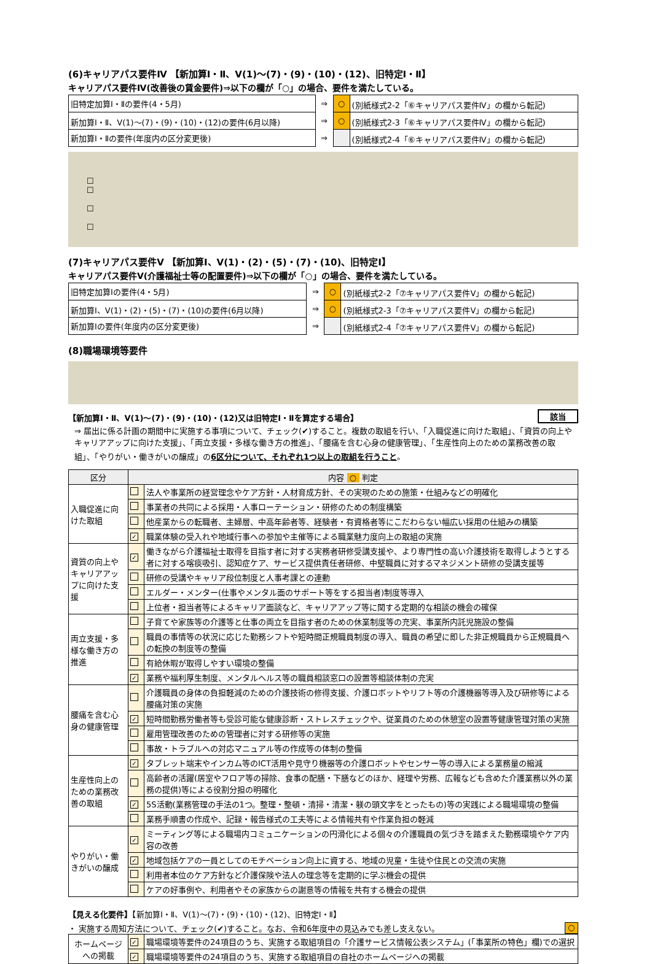(6)キャリアパス要件Ⅳ 【新加算Ⅰ・Ⅱ、Ⅴ(1)～(7)・(9)・(10)・(12)、旧特定Ⅰ・Ⅱ】
キャリアパス要件Ⅳ(改善後の賃金要件)⇒以下の欄が「○」の場合、要件を満たしている。
| 旧特定加算Ⅰ・Ⅱの要件(4・5月) | ⇒ | ○ | (別紙様式2-2「⑥キャリアパス要件Ⅳ」の欄から転記) |
| 新加算Ⅰ・Ⅱ、Ⅴ(1)～(7)・(9)・(10)・(12)の要件(6月以降) | ⇒ | ○ | (別紙様式2-3「⑥キャリアパス要件Ⅳ」の欄から転記) |
| 新加算Ⅰ・Ⅱの要件(年度内の区分変更後) | ⇒ | | (別紙様式2-4「⑥キャリアパス要件Ⅳ」の欄から転記) |
☐
☐
☐
☐
(7)キャリアパス要件Ⅴ 【新加算Ⅰ、Ⅴ(1)・(2)・(5)・(7)・(10)、旧特定Ⅰ】
キャリアパス要件Ⅴ(介護福祉士等の配置要件)⇒以下の欄が「○」の場合、要件を満たしている。
| 旧特定加算Ⅰの要件(4・5月) | ⇒ | ○ | (別紙様式2-2「⑦キャリアパス要件Ⅴ」の欄から転記) |
| 新加算Ⅰ、Ⅴ(1)・(2)・(5)・(7)・(10)の要件(6月以降) | ⇒ | ○ | (別紙様式2-3「⑦キャリアパス要件Ⅴ」の欄から転記) |
| 新加算Ⅰの要件(年度内の区分変更後) | ⇒ | | (別紙様式2-4「⑦キャリアパス要件Ⅴ」の欄から転記) |
(8)職場環境等要件
【新加算Ⅰ・Ⅱ、Ⅴ(1)～(7)・(9)・(10)・(12)又は旧特定Ⅰ・Ⅱを算定する場合】 該当
⇒ 届出に係る計画の期間中に実施する事項について、チェック(✔)すること。複数の取組を行い、「入職促進に向けた取組」、「資質の向上やキャリアアップに向けた支援」、「両立支援・多様な働き方の推進」、「腰痛を含む心身の健康管理」、「生産性向上のための業務改善の取組」、「やりがい・働きがいの醸成」の6区分について、それぞれ1つ以上の取組を行うこと。
| 区分 | 内容 ○ 判定 | |
| --- | --- | --- |
| 入職促進に向けた取組 | | 法人や事業所の経営理念やケア方針・人材育成方針、その実現のための施策・仕組みなどの明確化 |
| | | 事業者の共同による採用・人事ローテーション・研修のための制度構築 |
| | | 他産業からの転職者、主婦層、中高年齢者等、経験者・有資格者等にこだわらない幅広い採用の仕組みの構築 |
| | ✓ | 職業体験の受入れや地域行事への参加や主催等による職業魅力度向上の取組の実施 |
| 資質の向上やキャリアアップに向けた支援 | ✓ | 働きながら介護福祉士取得を目指す者に対する実務者研修受講支援や、より専門性の高い介護技術を取得しようとする者に対する喀痰吸引、認知症ケア、サービス提供責任者研修、中堅職員に対するマネジメント研修の受講支援等 |
| | | 研修の受講やキャリア段位制度と人事考課との連動 |
| | | エルダー・メンター(仕事やメンタル面のサポート等をする担当者)制度等導入 |
| | | 上位者・担当者等によるキャリア面談など、キャリアアップ等に関する定期的な相談の機会の確保 |
| 両立支援・多様な働き方の推進 | | 子育てや家族等の介護等と仕事の両立を目指す者のための休業制度等の充実、事業所内託児施設の整備 |
| | | 職員の事情等の状況に応じた勤務シフトや短時間正規職員制度の導入、職員の希望に即した非正規職員から正規職員への転換の制度等の整備 |
| | | 有給休暇が取得しやすい環境の整備 |
| | ✓ | 業務や福利厚生制度、メンタルヘルス等の職員相談窓口の設置等相談体制の充実 |
| 腰痛を含む心身の健康管理 | | 介護職員の身体の負担軽減のための介護技術の修得支援、介護ロボットやリフト等の介護機器等導入及び研修等による腰痛対策の実施 |
| | ✓ | 短時間勤務労働者等も受診可能な健康診断・ストレスチェックや、従業員のための休憩室の設置等健康管理対策の実施 |
| | | 雇用管理改善のための管理者に対する研修等の実施 |
| | | 事故・トラブルへの対応マニュアル等の作成等の体制の整備 |
| 生産性向上のための業務改善の取組 | ✓ | タブレット端末やインカム等のICT活用や見守り機器等の介護ロボットやセンサー等の導入による業務量の縮減 |
| | | 高齢者の活躍(居室やフロア等の掃除、食事の配膳・下膳などのほか、経理や労務、広報なども含めた介護業務以外の業務の提供)等による役割分担の明確化 |
| | ✓ | 5S活動(業務管理の手法の1つ。整理・整頓・清掃・清潔・躾の頭文字をとったもの)等の実践による職場環境の整備 |
| | | 業務手順書の作成や、記録・報告様式の工夫等による情報共有や作業負担の軽減 |
| やりがい・働きがいの醸成 | ✓ | ミーティング等による職場内コミュニケーションの円滑化による個々の介護職員の気づきを踏まえた勤務環境やケア内容の改善 |
| | ✓ | 地域包括ケアの一員としてのモチベーション向上に資する、地域の児童・生徒や住民との交流の実施 |
| | | 利用者本位のケア方針など介護保険や法人の理念等を定期的に学ぶ機会の提供 |
| | | ケアの好事例や、利用者やその家族からの謝意等の情報を共有する機会の提供 |
【見える化要件】【新加算Ⅰ・Ⅱ、Ⅴ(1)～(7)・(9)・(10)・(12)、旧特定Ⅰ・Ⅱ】
・ 実施する周知方法について、チェック(✔)すること。なお、令和6年度中の見込みでも差し支えない。 ○
| ホームページへの掲載 | ✓ | 職場環境等要件の24項目のうち、実施する取組項目の「介護サービス情報公表システム」(「事業所の特色」欄)での選択 |
| | ✓ | 職場環境等要件の24項目のうち、実施する取組項目の自社のホームページへの掲載 |